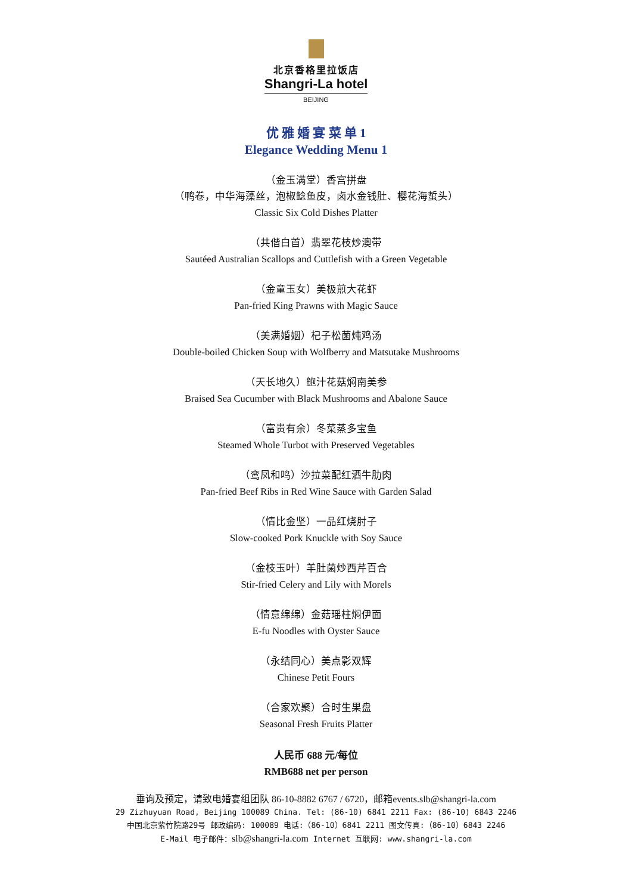北京香格里拉饭店
Shangri-La hotel
BEIJING
优 雅 婚 宴 菜 单 1
Elegance Wedding Menu 1
（金玉满堂）香宫拼盘
（鸭卷，中华海藻丝，泡椒鲶鱼皮，卤水金钱肚、樱花海蜇头）
Classic Six Cold Dishes Platter
（共偕白首）翡翠花枝炒澳带
Sautéed Australian Scallops and Cuttlefish with a Green Vegetable
（金童玉女）美极煎大花虾
Pan-fried King Prawns with Magic Sauce
（美满婚姻）杞子松菌炖鸡汤
Double-boiled Chicken Soup with Wolfberry and Matsutake Mushrooms
（天长地久）鲍汁花菇焖南美参
Braised Sea Cucumber with Black Mushrooms and Abalone Sauce
（富贵有余）冬菜蒸多宝鱼
Steamed Whole Turbot with Preserved Vegetables
（鸾凤和鸣）沙拉菜配红酒牛肋肉
Pan-fried Beef Ribs in Red Wine Sauce with Garden Salad
（情比金坚）一品红烧肘子
Slow-cooked Pork Knuckle with Soy Sauce
（金枝玉叶）羊肚菌炒西芹百合
Stir-fried Celery and Lily with Morels
（情意绵绵）金菇瑶柱焖伊面
E-fu Noodles with Oyster Sauce
（永结同心）美点影双辉
Chinese Petit Fours
（合家欢聚）合时生果盘
Seasonal Fresh Fruits Platter
人民币 688 元/每位
RMB688 net per person
垂询及预定，请致电婚宴组团队 86-10-8882 6767 / 6720，邮箱events.slb@shangri-la.com
29 Zizhuyuan Road, Beijing 100089 China. Tel: (86-10) 6841 2211 Fax: (86-10) 6843 2246
中国北京紫竹院路29号 邮政编码: 100089 电话:（86-10）6841 2211 图文传真:（86-10）6843 2246
E-Mail 电子邮件：slb@shangri-la.com Internet 互联网: www.shangri-la.com